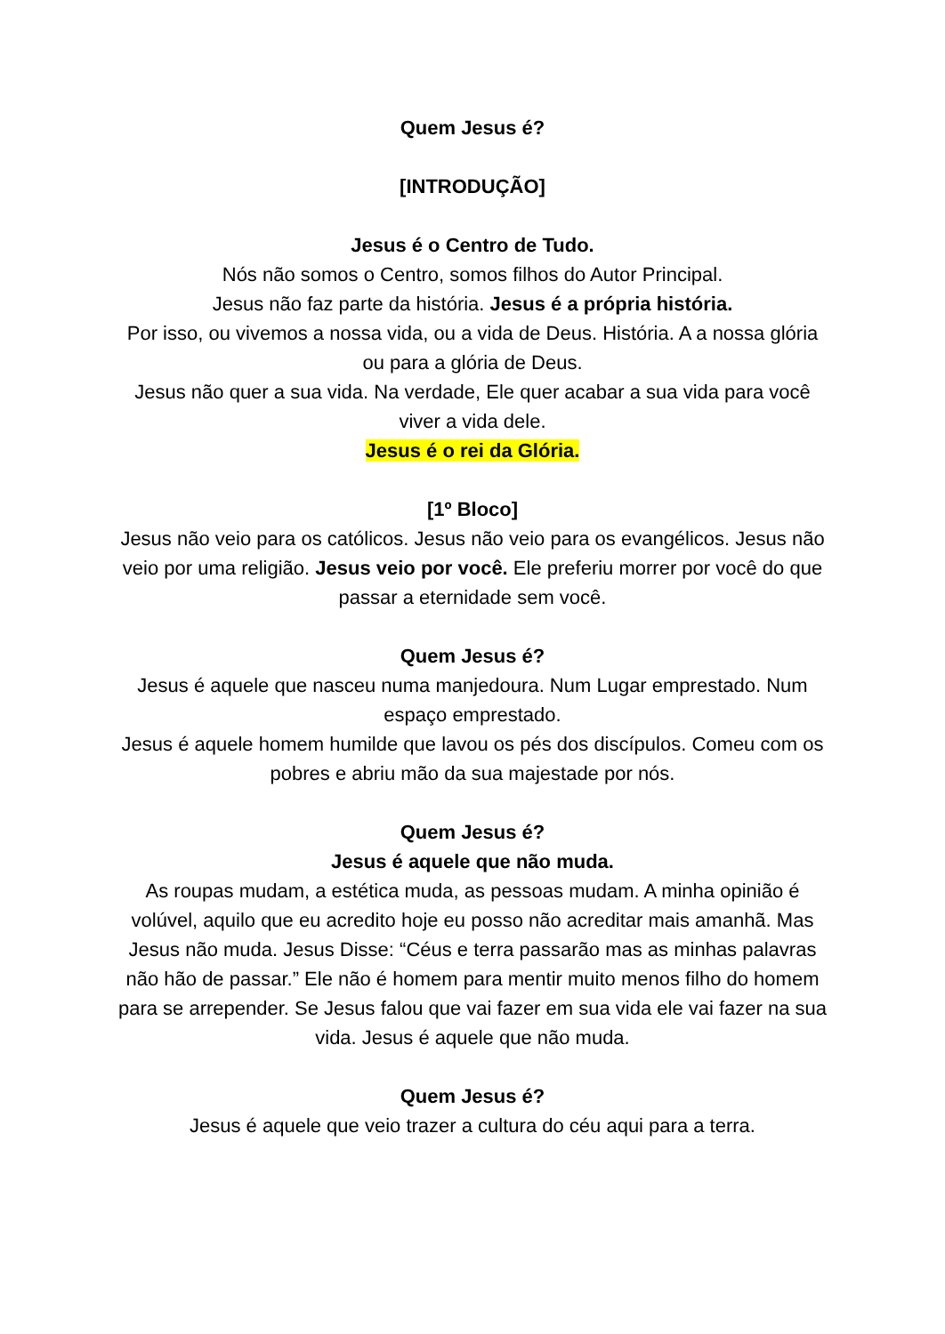Quem Jesus é?
[INTRODUÇÃO]
Jesus é o Centro de Tudo.
Nós não somos o Centro, somos filhos do Autor Principal.
Jesus não faz parte da história. Jesus é a própria história.
Por isso, ou vivemos a nossa vida, ou a vida de Deus. História. A a nossa glória ou para a glória de Deus.
Jesus não quer a sua vida. Na verdade, Ele quer acabar a sua vida para você viver a vida dele.
Jesus é o rei da Glória.
[1º Bloco]
Jesus não veio para os católicos. Jesus não veio para os evangélicos. Jesus não veio por uma religião. Jesus veio por você. Ele preferiu morrer por você do que passar a eternidade sem você.
Quem Jesus é?
Jesus é aquele que nasceu numa manjedoura. Num Lugar emprestado. Num espaço emprestado.
Jesus é aquele homem humilde que lavou os pés dos discípulos. Comeu com os pobres e abriu mão da sua majestade por nós.
Quem Jesus é?
Jesus é aquele que não muda.
As roupas mudam, a estética muda, as pessoas mudam. A minha opinião é volúvel, aquilo que eu acredito hoje eu posso não acreditar mais amanhã. Mas Jesus não muda. Jesus Disse: “Céus e terra passarão mas as minhas palavras não hão de passar.” Ele não é homem para mentir muito menos filho do homem para se arrepender. Se Jesus falou que vai fazer em sua vida ele vai fazer na sua vida. Jesus é aquele que não muda.
Quem Jesus é?
Jesus é aquele que veio trazer a cultura do céu aqui para a terra.